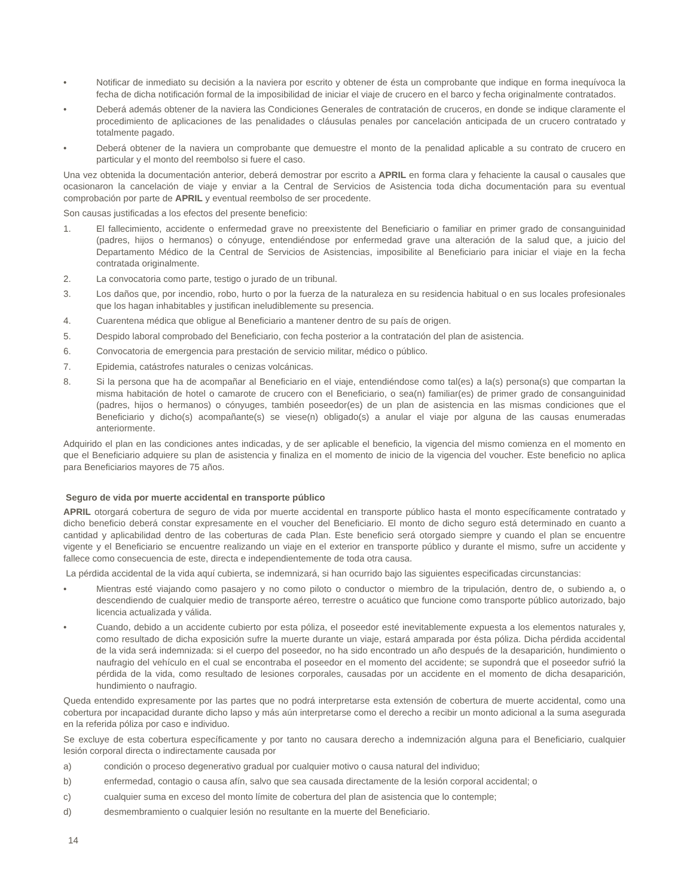• Notificar de inmediato su decisión a la naviera por escrito y obtener de ésta un comprobante que indique en forma inequívoca la fecha de dicha notificación formal de la imposibilidad de iniciar el viaje de crucero en el barco y fecha originalmente contratados.
• Deberá además obtener de la naviera las Condiciones Generales de contratación de cruceros, en donde se indique claramente el procedimiento de aplicaciones de las penalidades o cláusulas penales por cancelación anticipada de un crucero contratado y totalmente pagado.
• Deberá obtener de la naviera un comprobante que demuestre el monto de la penalidad aplicable a su contrato de crucero en particular y el monto del reembolso si fuere el caso.
Una vez obtenida la documentación anterior, deberá demostrar por escrito a APRIL en forma clara y fehaciente la causal o causales que ocasionaron la cancelación de viaje y enviar a la Central de Servicios de Asistencia toda dicha documentación para su eventual comprobación por parte de APRIL y eventual reembolso de ser procedente.
Son causas justificadas a los efectos del presente beneficio:
1. El fallecimiento, accidente o enfermedad grave no preexistente del Beneficiario o familiar en primer grado de consanguinidad (padres, hijos o hermanos) o cónyuge, entendiéndose por enfermedad grave una alteración de la salud que, a juicio del Departamento Médico de la Central de Servicios de Asistencias, imposibilite al Beneficiario para iniciar el viaje en la fecha contratada originalmente.
2. La convocatoria como parte, testigo o jurado de un tribunal.
3. Los daños que, por incendio, robo, hurto o por la fuerza de la naturaleza en su residencia habitual o en sus locales profesionales que los hagan inhabitables y justifican ineludiblemente su presencia.
4. Cuarentena médica que obligue al Beneficiario a mantener dentro de su país de origen.
5. Despido laboral comprobado del Beneficiario, con fecha posterior a la contratación del plan de asistencia.
6. Convocatoria de emergencia para prestación de servicio militar, médico o público.
7. Epidemia, catástrofes naturales o cenizas volcánicas.
8. Si la persona que ha de acompañar al Beneficiario en el viaje, entendiéndose como tal(es) a la(s) persona(s) que compartan la misma habitación de hotel o camarote de crucero con el Beneficiario, o sea(n) familiar(es) de primer grado de consanguinidad (padres, hijos o hermanos) o cónyuges, también poseedor(es) de un plan de asistencia en las mismas condiciones que el Beneficiario y dicho(s) acompañante(s) se viese(n) obligado(s) a anular el viaje por alguna de las causas enumeradas anteriormente.
Adquirido el plan en las condiciones antes indicadas, y de ser aplicable el beneficio, la vigencia del mismo comienza en el momento en que el Beneficiario adquiere su plan de asistencia y finaliza en el momento de inicio de la vigencia del voucher. Este beneficio no aplica para Beneficiarios mayores de 75 años.
Seguro de vida por muerte accidental en transporte público
APRIL otorgará cobertura de seguro de vida por muerte accidental en transporte público hasta el monto específicamente contratado y dicho beneficio deberá constar expresamente en el voucher del Beneficiario. El monto de dicho seguro está determinado en cuanto a cantidad y aplicabilidad dentro de las coberturas de cada Plan. Este beneficio será otorgado siempre y cuando el plan se encuentre vigente y el Beneficiario se encuentre realizando un viaje en el exterior en transporte público y durante el mismo, sufre un accidente y fallece como consecuencia de este, directa e independientemente de toda otra causa.
La pérdida accidental de la vida aquí cubierta, se indemnizará, si han ocurrido bajo las siguientes especificadas circunstancias:
• Mientras esté viajando como pasajero y no como piloto o conductor o miembro de la tripulación, dentro de, o subiendo a, o descendiendo de cualquier medio de transporte aéreo, terrestre o acuático que funcione como transporte público autorizado, bajo licencia actualizada y válida.
• Cuando, debido a un accidente cubierto por esta póliza, el poseedor esté inevitablemente expuesta a los elementos naturales y, como resultado de dicha exposición sufre la muerte durante un viaje, estará amparada por ésta póliza. Dicha pérdida accidental de la vida será indemnizada: si el cuerpo del poseedor, no ha sido encontrado un año después de la desaparición, hundimiento o naufragio del vehículo en el cual se encontraba el poseedor en el momento del accidente; se supondrá que el poseedor sufrió la pérdida de la vida, como resultado de lesiones corporales, causadas por un accidente en el momento de dicha desaparición, hundimiento o naufragio.
Queda entendido expresamente por las partes que no podrá interpretarse esta extensión de cobertura de muerte accidental, como una cobertura por incapacidad durante dicho lapso y más aún interpretarse como el derecho a recibir un monto adicional a la suma asegurada en la referida póliza por caso e individuo.
Se excluye de esta cobertura específicamente y por tanto no causara derecho a indemnización alguna para el Beneficiario, cualquier lesión corporal directa o indirectamente causada por
a) condición o proceso degenerativo gradual por cualquier motivo o causa natural del individuo;
b) enfermedad, contagio o causa afín, salvo que sea causada directamente de la lesión corporal accidental; o
c) cualquier suma en exceso del monto límite de cobertura del plan de asistencia que lo contemple;
d) desmembramiento o cualquier lesión no resultante en la muerte del Beneficiario.
14